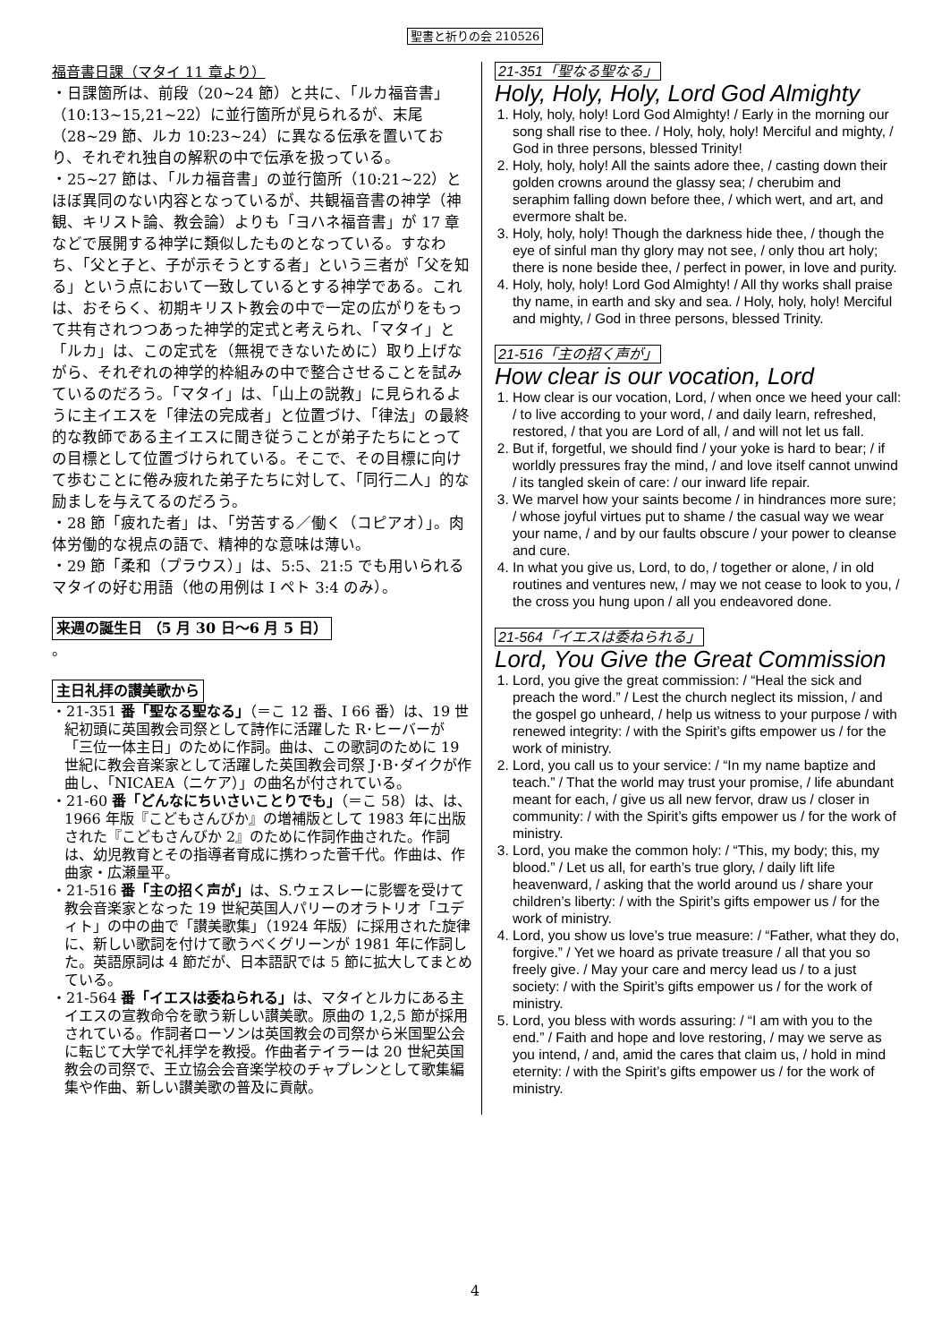聖書と祈りの会 210526
福音書日課（マタイ 11 章より）
・日課箇所は、前段（20~24 節）と共に、「ルカ福音書」（10:13~15,21~22）に並行箇所が見られるが、末尾（28~29 節、ルカ 10:23~24）に異なる伝承を置いており、それぞれ独自の解釈の中で伝承を扱っている。
・25~27 節は、「ルカ福音書」の並行箇所（10:21~22）とほぼ異同のない内容となっているが、共観福音書の神学（神観、キリスト論、教会論）よりも「ヨハネ福音書」が 17 章などで展開する神学に類似したものとなっている。すなわち、「父と子と、子が示そうとする者」という三者が「父を知る」という点において一致しているとする神学である。これは、おそらく、初期キリスト教会の中で一定の広がりをもって共有されつつあった神学的定式と考えられ、「マタイ」と「ルカ」は、この定式を（無視できないために）取り上げながら、それぞれの神学的枠組みの中で整合させることを試みているのだろう。「マタイ」は、「山上の説教」に見られるように主イエスを「律法の完成者」と位置づけ、「律法」の最終的な教師である主イエスに聞き従うことが弟子たちにとっての目標として位置づけられている。そこで、その目標に向けて歩むことに倦み疲れた弟子たちに対して、「同行二人」的な励ましを与えてるのだろう。
・28 節「疲れた者」は、「労苦する／働く（コピアオ）」。肉体労働的な視点の語で、精神的な意味は薄い。
・29 節「柔和（プラウス）」は、5:5、21:5 でも用いられるマタイの好む用語（他の用例は I ペト 3:4 のみ）。
来週の誕生日 （5 月 30 日～6 月 5 日）
。
主日礼拝の讃美歌から
・21-351 番「聖なる聖なる」（＝こ 12 番、I 66 番）は、19 世紀初頭に英国教会司祭として詩作に活躍した R･ヒーバーが「三位一体主日」のために作詞。曲は、この歌詞のために 19 世紀に教会音楽家として活躍した英国教会司祭 J･B･ダイクが作曲し、「NICAEA（ニケア）」の曲名が付されている。
・21-60 番「どんなにちいさいことりでも」（＝こ 58）は、は、1966 年版『こどもさんびか』の増補版として 1983 年に出版された『こどもさんびか 2』のために作詞作曲された。作詞は、幼児教育とその指導者育成に携わった菅千代。作曲は、作曲家・広瀬量平。
・21-516 番「主の招く声が」は、S.ウェスレーに影響を受けて教会音楽家となった 19 世紀英国人パリーのオラトリオ「ユディト」の中の曲で「讃美歌集」（1924 年版）に採用された旋律に、新しい歌詞を付けて歌うべくグリーンが 1981 年に作詞した。英語原詞は 4 節だが、日本語訳では 5 節に拡大してまとめている。
・21-564 番「イエスは委ねられる」は、マタイとルカにある主イエスの宣教命令を歌う新しい讃美歌。原曲の 1,2,5 節が採用されている。作詞者ローソンは英国教会の司祭から米国聖公会に転じて大学で礼拝学を教授。作曲者テイラーは 20 世紀英国教会の司祭で、王立協会会音楽学校のチャプレンとして歌集編集や作曲、新しい讃美歌の普及に貢献。
21-351「聖なる聖なる」
Holy, Holy, Holy, Lord God Almighty
1. Holy, holy, holy! Lord God Almighty! / Early in the morning our song shall rise to thee. / Holy, holy, holy! Merciful and mighty, / God in three persons, blessed Trinity!
2. Holy, holy, holy! All the saints adore thee, / casting down their golden crowns around the glassy sea; / cherubim and seraphim falling down before thee, / which wert, and art, and evermore shalt be.
3. Holy, holy, holy! Though the darkness hide thee, / though the eye of sinful man thy glory may not see, / only thou art holy; there is none beside thee, / perfect in power, in love and purity.
4. Holy, holy, holy! Lord God Almighty! / All thy works shall praise thy name, in earth and sky and sea. / Holy, holy, holy! Merciful and mighty, / God in three persons, blessed Trinity.
21-516「主の招く声が」
How clear is our vocation, Lord
1. How clear is our vocation, Lord, / when once we heed your call: / to live according to your word, / and daily learn, refreshed, restored, / that you are Lord of all, / and will not let us fall.
2. But if, forgetful, we should find / your yoke is hard to bear; / if worldly pressures fray the mind, / and love itself cannot unwind / its tangled skein of care: / our inward life repair.
3. We marvel how your saints become / in hindrances more sure; / whose joyful virtues put to shame / the casual way we wear your name, / and by our faults obscure / your power to cleanse and cure.
4. In what you give us, Lord, to do, / together or alone, / in old routines and ventures new, / may we not cease to look to you, / the cross you hung upon / all you endeavored done.
21-564「イエスは委ねられる」
Lord, You Give the Great Commission
1. Lord, you give the great commission: / “Heal the sick and preach the word.” / Lest the church neglect its mission, / and the gospel go unheard, / help us witness to your purpose / with renewed integrity: / with the Spirit’s gifts empower us / for the work of ministry.
2. Lord, you call us to your service: / “In my name baptize and teach.” / That the world may trust your promise, / life abundant meant for each, / give us all new fervor, draw us / closer in community: / with the Spirit’s gifts empower us / for the work of ministry.
3. Lord, you make the common holy: / “This, my body; this, my blood.” / Let us all, for earth’s true glory, / daily lift life heavenward, / asking that the world around us / share your children’s liberty: / with the Spirit’s gifts empower us / for the work of ministry.
4. Lord, you show us love’s true measure: / “Father, what they do, forgive.” / Yet we hoard as private treasure / all that you so freely give. / May your care and mercy lead us / to a just society: / with the Spirit’s gifts empower us / for the work of ministry.
5. Lord, you bless with words assuring: / “I am with you to the end.” / Faith and hope and love restoring, / may we serve as you intend, / and, amid the cares that claim us, / hold in mind eternity: / with the Spirit’s gifts empower us / for the work of ministry.
4